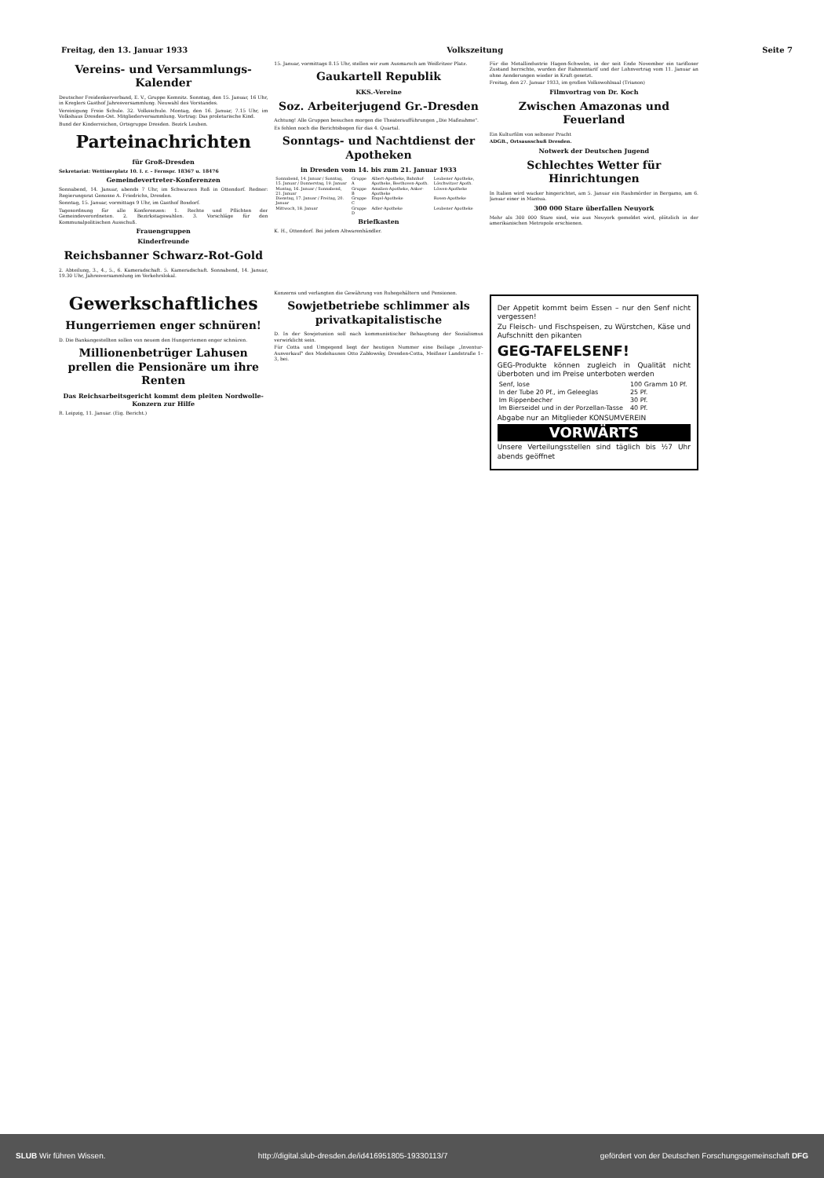Freitag, den 13. Januar 1933 Volkszeitung Seite 7
Vereins- und Versammlungs-Kalender
Deutscher Freidenkerverband, E. V., Gruppe Kemnitz. Sonntag, den 15. Januar, 16 Uhr, in Kreglers Gasthof Jahresversammlung. Neuwahl des Vorstandes.
Vereinigung Freie Schule. 32. Volksschule. Montag, den 16. Januar, 7.15 Uhr, im Volkshaus Dresden-Ost. Mitgliederversammlung. Vortrag: Das proletarische Kind.
Bund der Kinderreichen, Ortsgruppe Dresden. Bezirk Leuben.
Parteinachrichten
für Groß-Dresden
Sekretariat: Wettinerplatz 10. I. r. – Fernspr. 18367 u. 18476
Gemeindevertreter-Konferenzen
Sonnabend, 14. Januar, abends 7 Uhr, im Schwarzen Roß in Ottendorf. Redner: Regierungsrat Genosse A. Friedrichs, Dresden.
Sonntag, 15. Januar, vormittags 9 Uhr, im Gasthof Boxdorf.
Tagesordnung für alle Konferenzen: 1. Rechte und Pflichten der Gemeindeverordneten. 2. Bezirkstagswahlen. 3. Vorschläge für den Kommunalpolitischen Ausschuß.
Frauengruppen
Kinderfreunde
Reichsbanner Schwarz-Rot-Gold
2. Abteilung, 3., 4., 5., 6. Kameradschaft. 5. Kameradschaft. Sonnabend, 14. Januar, 19.30 Uhr, Jahresversammlung im Verkehrslokal.
15. Januar, vormittags 8.15 Uhr, stellen wir zum Ausmarsch am Weißritzer Platz.
Gaukartell Republik
KKS.-Vereine
Soz. Arbeiterjugend Gr.-Dresden
Achtung! Alle Gruppen besuchen morgen die Theateraufführungen „Die Maßnahme".
Es fehlen noch die Berichtsbogen für das 4. Quartal.
Sonntags- und Nachtdienst der Apotheken
in Dresden vom 14. bis zum 21. Januar 1933
| Sonnabend, 14. Januar / Sonntag, 15. Januar / Donnerstag, 19. Januar | Gruppe A | Albert-Apotheke, Bahnhof-Apotheke, Beethoven-Apoth. | Leubener Apotheke, Löschwitzer Apoth. |
| Montag, 16. Januar / Sonnabend, 21. Januar | Gruppe B | Amalien-Apotheke, Anker-Apotheke | Löwen-Apotheke |
| Dienstag, 17. Januar / Freitag, 20. Januar | Gruppe C | Engel-Apotheke | Rosen-Apotheke |
| Mittwoch, 18. Januar | Gruppe D | Adler-Apotheke | Leubener Apotheke |
Briefkasten
K. H., Ottendorf. Bei jedem Altwarenhändler.
Für die Metallindustrie Hagen-Schwelm, in der seit Ende November ein tarifloser Zustand herrschte, wurden der Rahmentarif und der Lohnvertrag vom 11. Januar an ohne Aenderungen wieder in Kraft gesetzt.
Freitag, den 27. Januar 1933, im großen Volkswohlsaal (Trianon)
Filmvortrag von Dr. Koch
Zwischen Amazonas und Feuerland
Ein Kulturfilm von seltener Pracht
ADGB., Ortsausschuß Dresden.
Notwerk der Deutschen Jugend
Schlechtes Wetter für Hinrichtungen
In Italien wird wacker hingerichtet, am 5. Januar ein Raubmörder in Bergamo, am 6. Januar einer in Mantua.
300 000 Stare überfallen Neuyork
Mehr als 300 000 Stare sind, wie aus Neuyork gemeldet wird, plötzlich in der amerikanischen Metropole erschienen.
Gewerkschaftliches
Hungerriemen enger schnüren!
D. Die Bankangestellten sollen von neuem den Hungerriemen enger schnüren.
Millionenbetrüger Lahusen prellen die Pensionäre um ihre Renten
Das Reichsarbeitsgericht kommt dem pleiten Nordwolle-Konzern zur Hilfe
R. Leipzig, 11. Januar. (Eig. Bericht.)
Konzerns und verlangten die Gewährung von Ruhegehältern und Pensionen.
Sowjetbetriebe schlimmer als privatkapitalistische
D. In der Sowjetunion soll nach kommunistischer Behauptung der Sozialismus verwirklicht sein.
Für Cotta und Umgegend liegt der heutigen Nummer eine Beilage „Inventur-Ausverkauf" des Modehauses Otto Zabłowsky, Dresden-Cotta, Meißner Landstraße 1–3, bei.
Der Appetit kommt beim Essen – nur den Senf nicht vergessen!
Zu Fleisch- und Fischspeisen, zu Würstchen, Käse und Aufschnitt den pikanten
GEG-TAFELSENF!
GEG-Produkte können zugleich in Qualität nicht überboten und im Preise unterboten werden
| Senf, lose | 100 Gramm 10 Pf. |
| In der Tube 20 Pf., im Geleeglas | 25 Pf. |
| Im Rippenbecher | 30 Pf. |
| Im Bierseidel und in der Porzellan-Tasse | 40 Pf. |
Abgabe nur an Mitglieder KONSUMVEREIN
VORWÄRTS
Unsere Verteilungsstellen sind täglich bis ½7 Uhr abends geöffnet
SLUB Wir führen Wissen. http://digital.slub-dresden.de/id416951805-19330113/7 gefördert von der Deutschen Forschungsgemeinschaft DFG